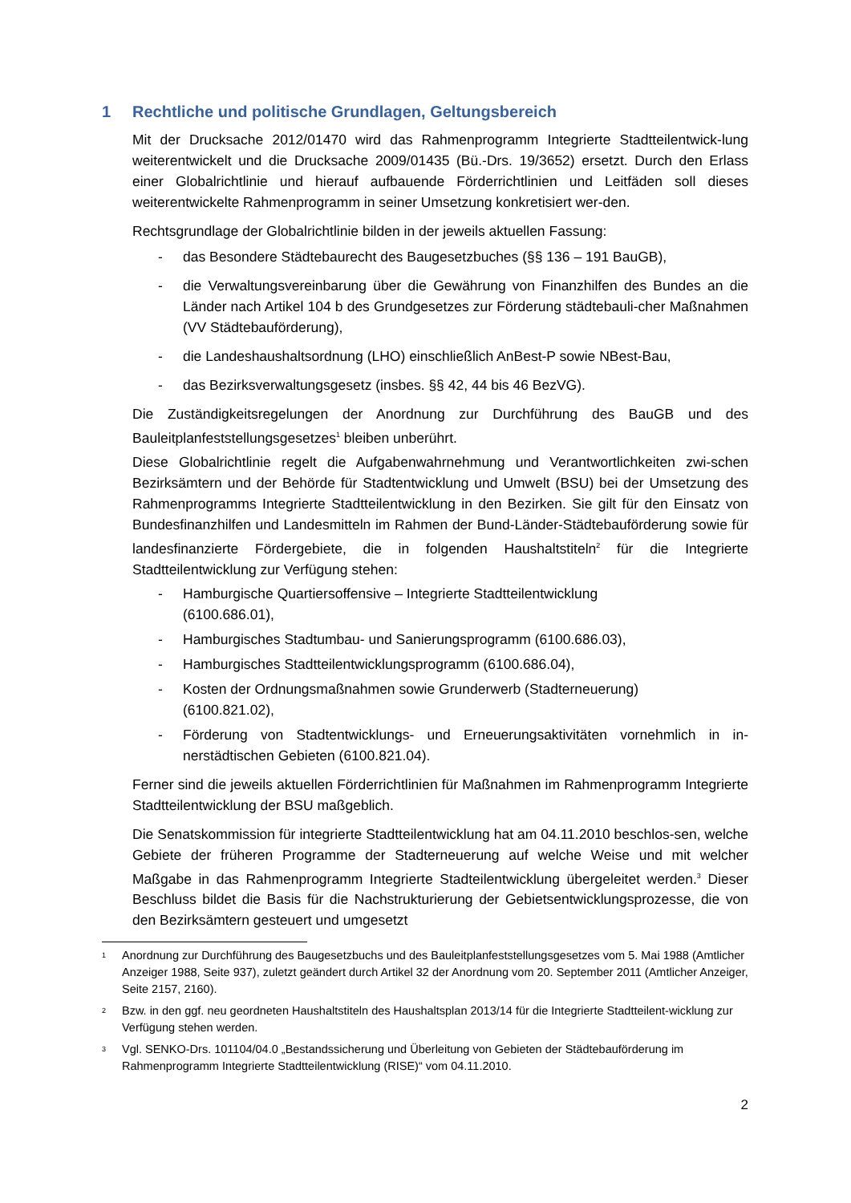1 Rechtliche und politische Grundlagen, Geltungsbereich
Mit der Drucksache 2012/01470 wird das Rahmenprogramm Integrierte Stadtteilentwick-lung weiterentwickelt und die Drucksache 2009/01435 (Bü.-Drs. 19/3652) ersetzt. Durch den Erlass einer Globalrichtlinie und hierauf aufbauende Förderrichtlinien und Leitfäden soll dieses weiterentwickelte Rahmenprogramm in seiner Umsetzung konkretisiert wer-den.
Rechtsgrundlage der Globalrichtlinie bilden in der jeweils aktuellen Fassung:
- das Besondere Städtebaurecht des Baugesetzbuches (§§ 136 – 191 BauGB),
- die Verwaltungsvereinbarung über die Gewährung von Finanzhilfen des Bundes an die Länder nach Artikel 104 b des Grundgesetzes zur Förderung städtebauli-cher Maßnahmen (VV Städtebauförderung),
- die Landeshaushaltsordnung (LHO) einschließlich AnBest-P sowie NBest-Bau,
- das Bezirksverwaltungsgesetz (insbes. §§ 42, 44 bis 46 BezVG).
Die Zuständigkeitsregelungen der Anordnung zur Durchführung des BauGB und des Bauleitplanfeststellungsgesetzes<sup>1</sup> bleiben unberührt.
Diese Globalrichtlinie regelt die Aufgabenwahrnehmung und Verantwortlichkeiten zwi-schen Bezirksämtern und der Behörde für Stadtentwicklung und Umwelt (BSU) bei der Umsetzung des Rahmenprogramms Integrierte Stadtteilentwicklung in den Bezirken. Sie gilt für den Einsatz von Bundesfinanzhilfen und Landesmitteln im Rahmen der Bund-Länder-Städtebauförderung sowie für landesfinanzierte Fördergebiete, die in folgenden Haushaltstiteln<sup>2</sup> für die Integrierte Stadtteilentwicklung zur Verfügung stehen:
- Hamburgische Quartiersoffensive – Integrierte Stadtteilentwicklung
(6100.686.01),
- Hamburgisches Stadtumbau- und Sanierungsprogramm (6100.686.03),
- Hamburgisches Stadtteilentwicklungsprogramm (6100.686.04),
- Kosten der Ordnungsmaßnahmen sowie Grunderwerb (Stadterneuerung)
(6100.821.02),
- Förderung von Stadtentwicklungs- und Erneuerungsaktivitäten vornehmlich in in-nerstädtischen Gebieten (6100.821.04).
Ferner sind die jeweils aktuellen Förderrichtlinien für Maßnahmen im Rahmenprogramm Integrierte Stadtteilentwicklung der BSU maßgeblich.
Die Senatskommission für integrierte Stadtteilentwicklung hat am 04.11.2010 beschlos-sen, welche Gebiete der früheren Programme der Stadterneuerung auf welche Weise und mit welcher Maßgabe in das Rahmenprogramm Integrierte Stadteilentwicklung übergeleitet werden.<sup>3</sup> Dieser Beschluss bildet die Basis für die Nachstrukturierung der Gebietsentwicklungsprozesse, die von den Bezirksämtern gesteuert und umgesetzt
1 Anordnung zur Durchführung des Baugesetzbuchs und des Bauleitplanfeststellungsgesetzes vom 5. Mai 1988 (Amtlicher Anzeiger 1988, Seite 937), zuletzt geändert durch Artikel 32 der Anordnung vom 20. September 2011 (Amtlicher Anzeiger, Seite 2157, 2160).
2 Bzw. in den ggf. neu geordneten Haushaltstiteln des Haushaltsplan 2013/14 für die Integrierte Stadtteilent-wicklung zur Verfügung stehen werden.
3 Vgl. SENKO-Drs. 101104/04.0 „Bestandssicherung und Überleitung von Gebieten der Städtebauförderung im Rahmenprogramm Integrierte Stadtteilentwicklung (RISE)“ vom 04.11.2010.
2